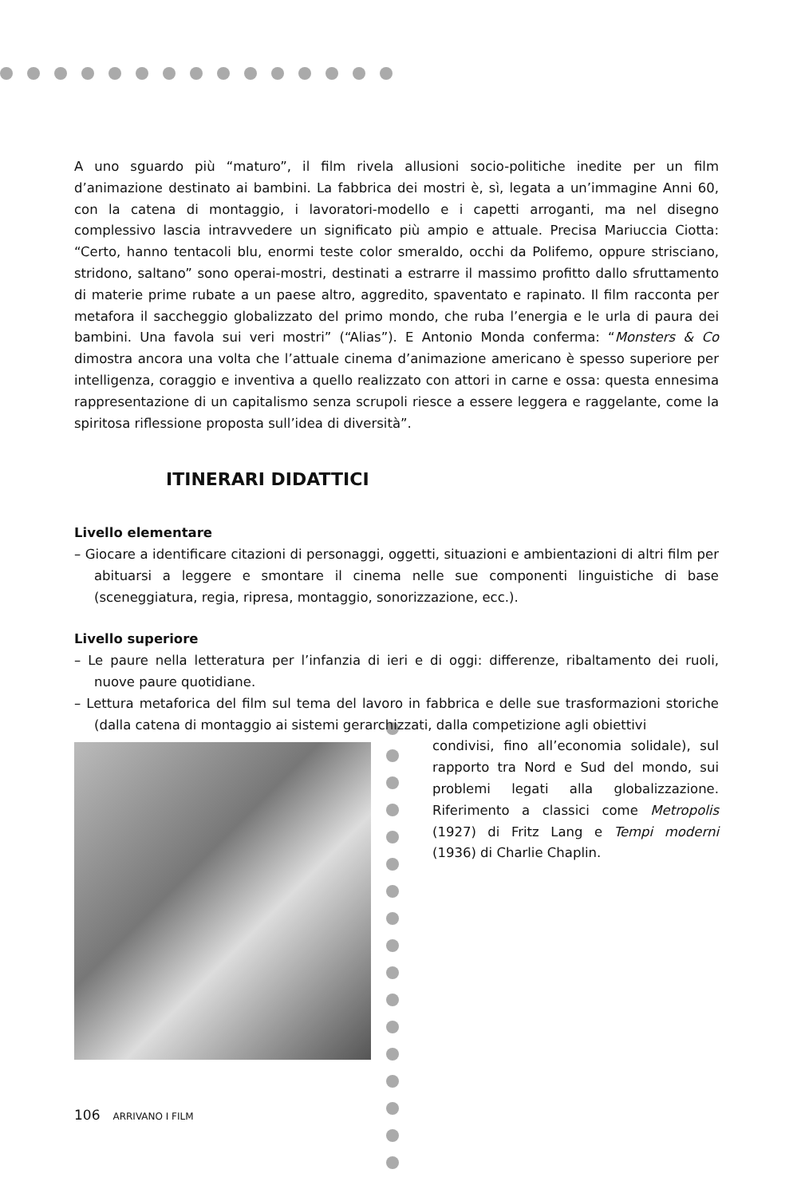A uno sguardo più “maturo”, il film rivela allusioni socio-politiche inedite per un film d’animazione destinato ai bambini. La fabbrica dei mostri è, sì, legata a un’immagine Anni 60, con la catena di montaggio, i lavoratori-modello e i capetti arroganti, ma nel disegno complessivo lascia intravvedere un significato più ampio e attuale. Precisa Mariuccia Ciotta: “Certo, hanno tentacoli blu, enormi teste color smeraldo, occhi da Polifemo, oppure strisciano, stridono, saltano” sono operai-mostri, destinati a estrarre il massimo profitto dallo sfruttamento di materie prime rubate a un paese altro, aggredito, spaventato e rapinato. Il film racconta per metafora il saccheggio globalizzato del primo mondo, che ruba l’energia e le urla di paura dei bambini. Una favola sui veri mostri” (“Alias”). E Antonio Monda conferma: “Monsters & Co dimostra ancora una volta che l’attuale cinema d’animazione americano è spesso superiore per intelligenza, coraggio e inventiva a quello realizzato con attori in carne e ossa: questa ennesima rappresentazione di un capitalismo senza scrupoli riesce a essere leggera e raggelante, come la spiritosa riflessione proposta sull’idea di diversità”.
ITINERARI DIDATTICI
Livello elementare
– Giocare a identificare citazioni di personaggi, oggetti, situazioni e ambientazioni di altri film per abituarsi a leggere e smontare il cinema nelle sue componenti linguistiche di base (sceneggiatura, regia, ripresa, montaggio, sonorizzazione, ecc.).
Livello superiore
– Le paure nella letteratura per l’infanzia di ieri e di oggi: differenze, ribaltamento dei ruoli, nuove paure quotidiane.
– Lettura metaforica del film sul tema del lavoro in fabbrica e delle sue trasformazioni storiche (dalla catena di montaggio ai sistemi gerarchizzati, dalla competizione agli obiettivi
106 ARRIVANO I FILM
condivisi, fino all’economia solidale), sul rapporto tra Nord e Sud del mondo, sui problemi legati alla globalizzazione. Riferimento a classici come Metropolis (1927) di Fritz Lang e Tempi moderni (1936) di Charlie Chaplin.